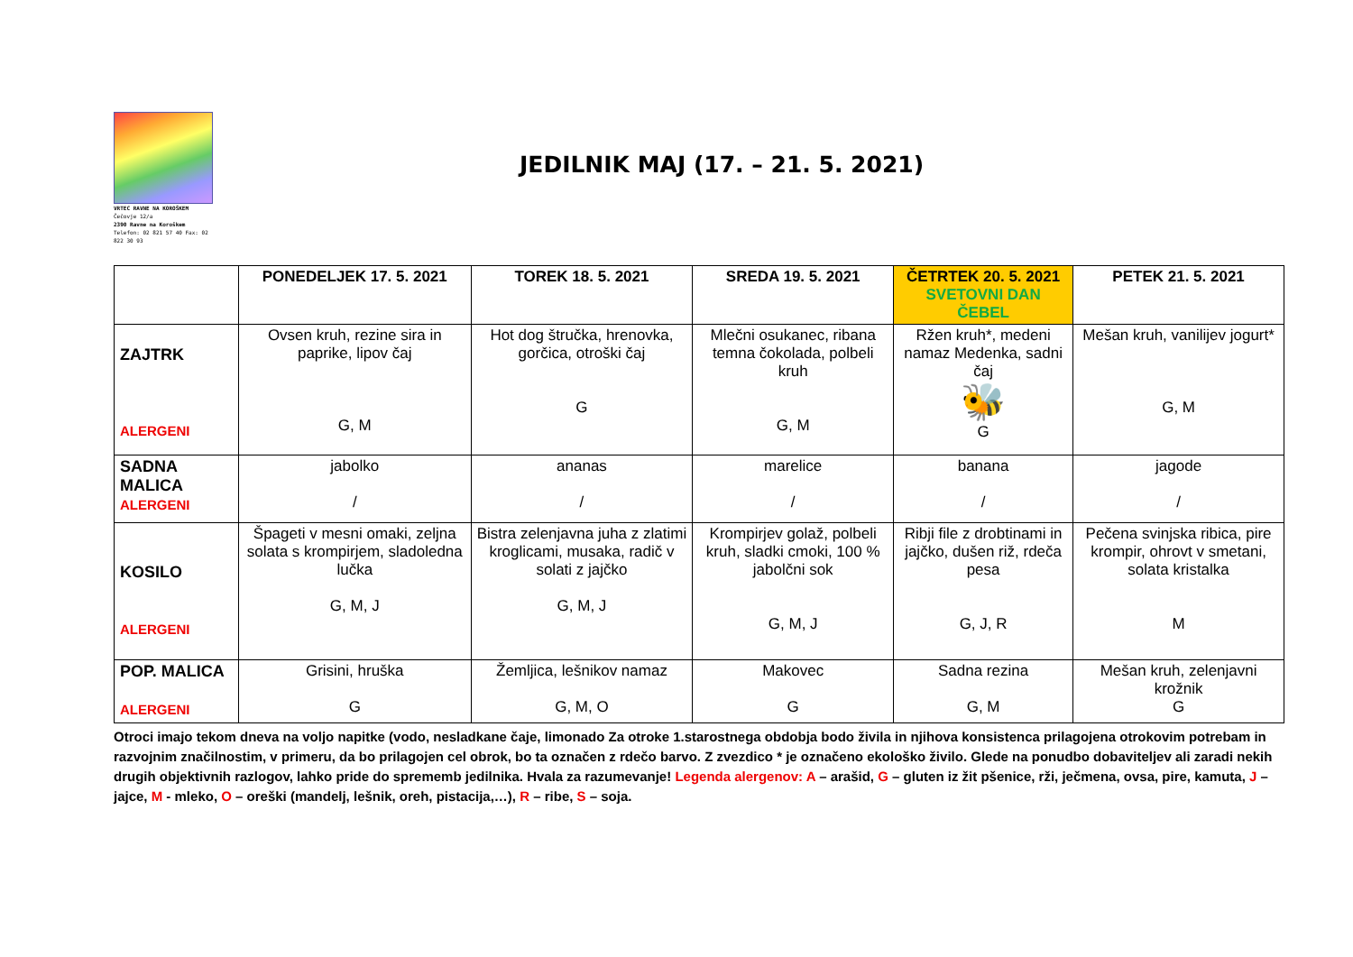VRTEC RAVNE NA KOROŠKEM
Čečovje 12/a
2390 Ravne na Koroškem
Telefon: 02 821 57 40 Fax: 02 822 30 93
JEDILNIK MAJ (17. – 21. 5. 2021)
| | PONEDELJEK 17. 5. 2021 | TOREK 18. 5. 2021 | SREDA 19. 5. 2021 | ČETRTEK 20. 5. 2021 SVETOVNI DAN ČEBEL | PETEK 21. 5. 2021 |
| --- | --- | --- | --- | --- | --- |
| ZAJTRK ALERGENI | Ovsen kruh, rezine sira in paprike, lipov čaj G, M | Hot dog štručka, hrenovka, gorčica, otroški čaj G | Mlečni osukanec, ribana temna čokolada, polbeli kruh G, M | Ržen kruh*, medeni namaz Medenka, sadni čaj 🐝 G | Mešan kruh, vanilijev jogurt* G, M |
| SADNA MALICA ALERGENI | jabolko / | ananas / | marelice / | banana / | jagode / |
| KOSILO ALERGENI | Špageti v mesni omaki, zeljna solata s krompirjem, sladoledna lučka G, M, J | Bistra zelenjavna juha z zlatimi kroglicami, musaka, radič v solati z jajčko G, M, J | Krompirjev golaž, polbeli kruh, sladki cmoki, 100 % jabolčni sok G, M, J | Ribji file z drobtinami in jajčko, dušen riž, rdeča pesa G, J, R | Pečena svinjska ribica, pire krompir, ohrovt v smetani, solata kristalka M |
| POP. MALICA ALERGENI | Grisini, hruška G | Žemljica, lešnikov namaz G, M, O | Makovec G | Sadna rezina G, M | Mešan kruh, zelenjavni krožnik G |
Otroci imajo tekom dneva na voljo napitke (vodo, nesladkane čaje, limonado Za otroke 1.starostnega obdobja bodo živila in njihova konsistenca prilagojena otrokovim potrebam in razvojnim značilnostim, v primeru, da bo prilagojen cel obrok, bo ta označen z rdečo barvo. Z zvezdico * je označeno ekološko živilo. Glede na ponudbo dobaviteljev ali zaradi nekih drugih objektivnih razlogov, lahko pride do sprememb jedilnika. Hvala za razumevanje! Legenda alergenov: A – arašid, G – gluten iz žit pšenice, rži, ječmena, ovsa, pire, kamuta, J – jajce, M - mleko, O – oreški (mandelj, lešnik, oreh, pistacija,…), R – ribe, S – soja.